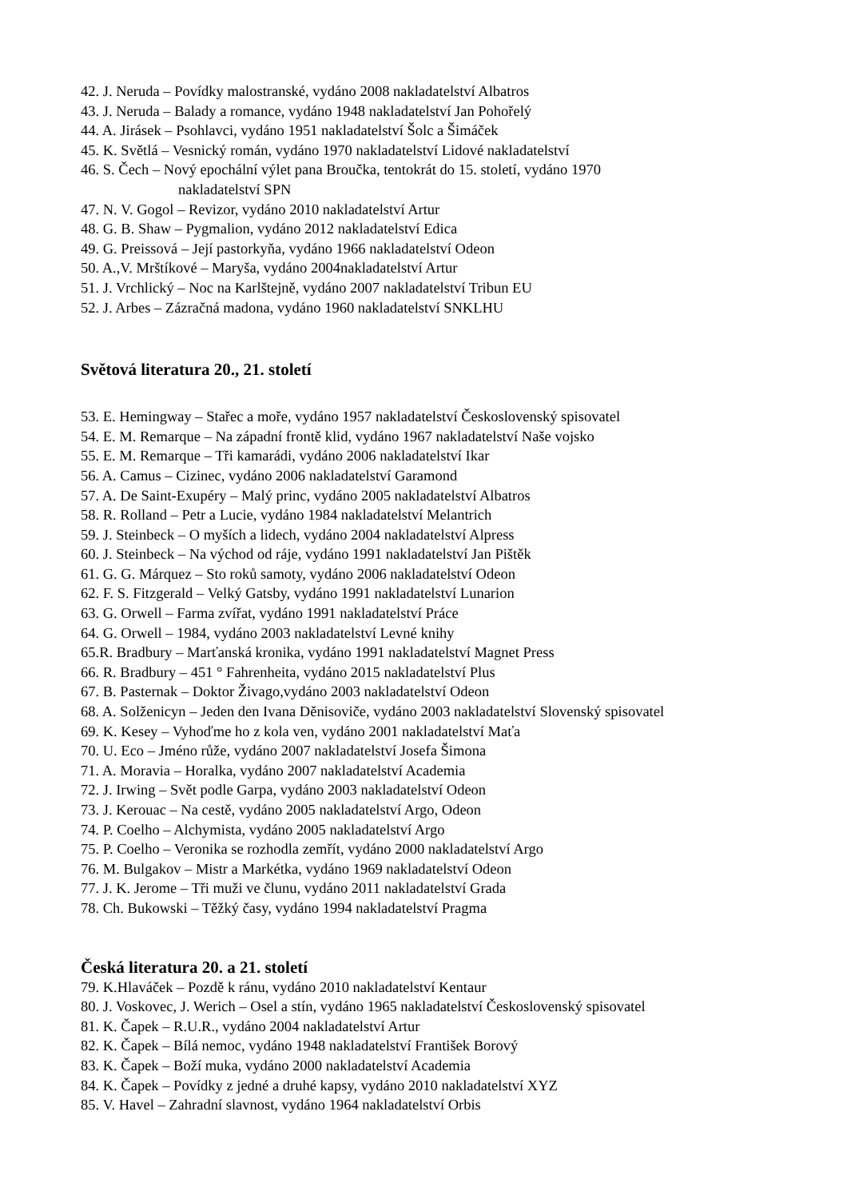42. J. Neruda – Povídky malostranské, vydáno 2008 nakladatelství Albatros
43. J. Neruda – Balady a romance, vydáno 1948 nakladatelství Jan Pohořelý
44. A. Jirásek – Psohlavci, vydáno 1951 nakladatelství Šolc a Šimáček
45. K. Světlá – Vesnický román, vydáno 1970 nakladatelství Lidové nakladatelství
46. S. Čech – Nový epochální výlet pana Broučka, tentokrát do 15. století, vydáno 1970
nakladatelství SPN
47. N. V. Gogol – Revizor, vydáno 2010 nakladatelství Artur
48. G. B. Shaw – Pygmalion, vydáno 2012 nakladatelství Edica
49. G. Preissová – Její pastorkyňa, vydáno 1966 nakladatelství Odeon
50. A.,V. Mrštíkové – Maryša, vydáno 2004nakladatelství Artur
51. J. Vrchlický – Noc na Karlštejně, vydáno 2007 nakladatelství Tribun EU
52. J. Arbes – Zázračná madona, vydáno 1960 nakladatelství SNKLHU
Světová literatura 20., 21. století
53. E. Hemingway – Stařec a moře, vydáno 1957 nakladatelství Československý spisovatel
54. E. M. Remarque – Na západní frontě klid, vydáno 1967 nakladatelství Naše vojsko
55. E. M. Remarque – Tři kamarádi, vydáno 2006 nakladatelství Ikar
56. A. Camus – Cizinec, vydáno 2006 nakladatelství Garamond
57. A. De Saint-Exupéry – Malý princ, vydáno 2005 nakladatelství Albatros
58. R. Rolland – Petr a Lucie, vydáno 1984 nakladatelství Melantrich
59. J. Steinbeck – O myších a lidech, vydáno 2004 nakladatelství Alpress
60. J. Steinbeck – Na východ od ráje, vydáno 1991 nakladatelství Jan Pištěk
61. G. G. Márquez – Sto roků samoty, vydáno 2006 nakladatelství Odeon
62. F. S. Fitzgerald – Velký Gatsby, vydáno 1991 nakladatelství Lunarion
63. G. Orwell – Farma zvířat, vydáno 1991 nakladatelství Práce
64. G. Orwell – 1984, vydáno 2003 nakladatelství Levné knihy
65.R. Bradbury – Marťanská kronika, vydáno 1991 nakladatelství Magnet Press
66. R. Bradbury – 451 ° Fahrenheita, vydáno 2015 nakladatelství Plus
67. B. Pasternak – Doktor Živago,vydáno 2003 nakladatelství Odeon
68. A. Solženicyn – Jeden den Ivana Děnisoviče, vydáno 2003 nakladatelství Slovenský spisovatel
69. K. Kesey – Vyhoďme ho z kola ven, vydáno 2001 nakladatelství Maťa
70. U. Eco – Jméno růže, vydáno 2007 nakladatelství Josefa Šimona
71. A. Moravia – Horalka, vydáno 2007 nakladatelství Academia
72. J. Irwing – Svět podle Garpa, vydáno 2003 nakladatelství Odeon
73. J. Kerouac – Na cestě, vydáno 2005 nakladatelství Argo, Odeon
74. P. Coelho – Alchymista, vydáno 2005 nakladatelství Argo
75. P. Coelho – Veronika se rozhodla zemřít, vydáno 2000 nakladatelství Argo
76. M. Bulgakov – Mistr a Markétka, vydáno 1969 nakladatelství Odeon
77. J. K. Jerome – Tři muži ve člunu, vydáno 2011 nakladatelství Grada
78. Ch. Bukowski – Těžký časy, vydáno 1994 nakladatelství Pragma
Česká literatura 20. a 21. století
79. K.Hlaváček – Pozdě k ránu, vydáno 2010 nakladatelství Kentaur
80. J. Voskovec, J. Werich – Osel a stín, vydáno 1965 nakladatelství Československý spisovatel
81. K. Čapek – R.U.R., vydáno 2004 nakladatelství Artur
82. K. Čapek – Bílá nemoc, vydáno 1948 nakladatelství František Borový
83. K. Čapek – Boží muka, vydáno 2000 nakladatelství Academia
84. K. Čapek – Povídky z jedné a druhé kapsy, vydáno 2010 nakladatelství XYZ
85. V. Havel – Zahradní slavnost, vydáno 1964 nakladatelství Orbis